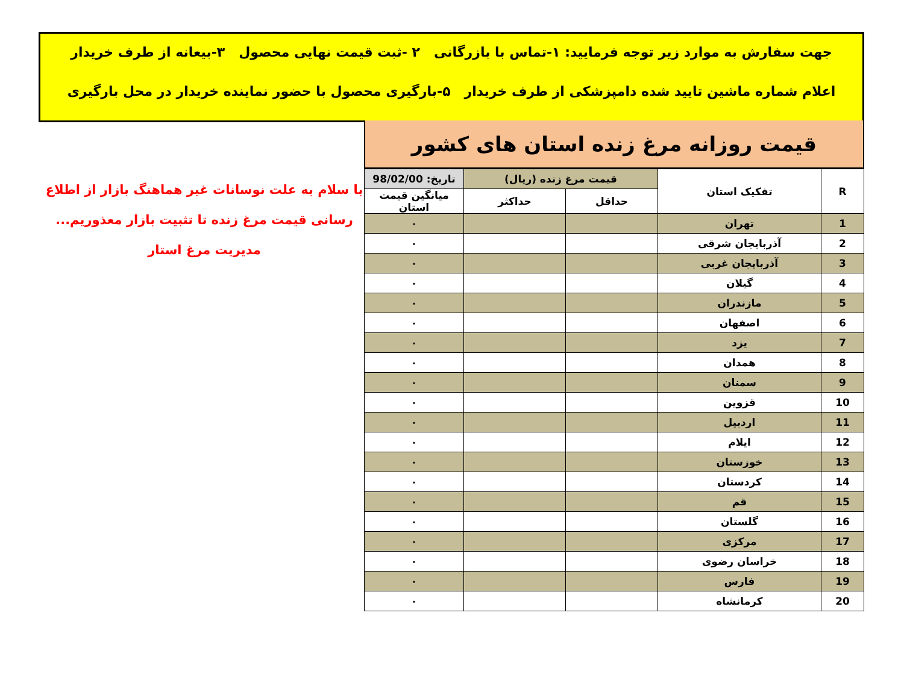جهت سفارش به موارد زیر توجه فرمایید: ۱-تماس با بازرگانی ۲ -ثبت قیمت نهایی محصول ۳-بیعانه از طرف خریدار
اعلام شماره ماشین تایید شده دامپزشکی از طرف خریدار ۵-بارگیری محصول با حضور نماینده خریدار در محل بارگیری
قیمت روزانه مرغ زنده استان های کشور
| R | تفکیک استان | قیمت مرغ زنده (ریال) | | تاریخ: 98/02/00 |
| --- | --- | --- | --- | --- |
| | | حداقل | حداکثر | میانگین قیمت استان |
| 1 | تهران | | | ۰ |
| 2 | آذربایجان شرقی | | | ۰ |
| 3 | آذربایجان غربی | | | ۰ |
| 4 | گیلان | | | ۰ |
| 5 | مازندران | | | ۰ |
| 6 | اصفهان | | | ۰ |
| 7 | یزد | | | ۰ |
| 8 | همدان | | | ۰ |
| 9 | سمنان | | | ۰ |
| 10 | قزوین | | | ۰ |
| 11 | اردبیل | | | ۰ |
| 12 | ایلام | | | ۰ |
| 13 | خوزستان | | | ۰ |
| 14 | کردستان | | | ۰ |
| 15 | قم | | | ۰ |
| 16 | گلستان | | | ۰ |
| 17 | مرکزی | | | ۰ |
| 18 | خراسان رضوی | | | ۰ |
| 19 | فارس | | | ۰ |
| 20 | کرمانشاه | | | ۰ |
با سلام به علت نوسانات غیر هماهنگ بازار از اطلاع
رسانی قیمت مرغ زنده تا تثبیت بازار معذوریم...
مدیریت مرغ استار